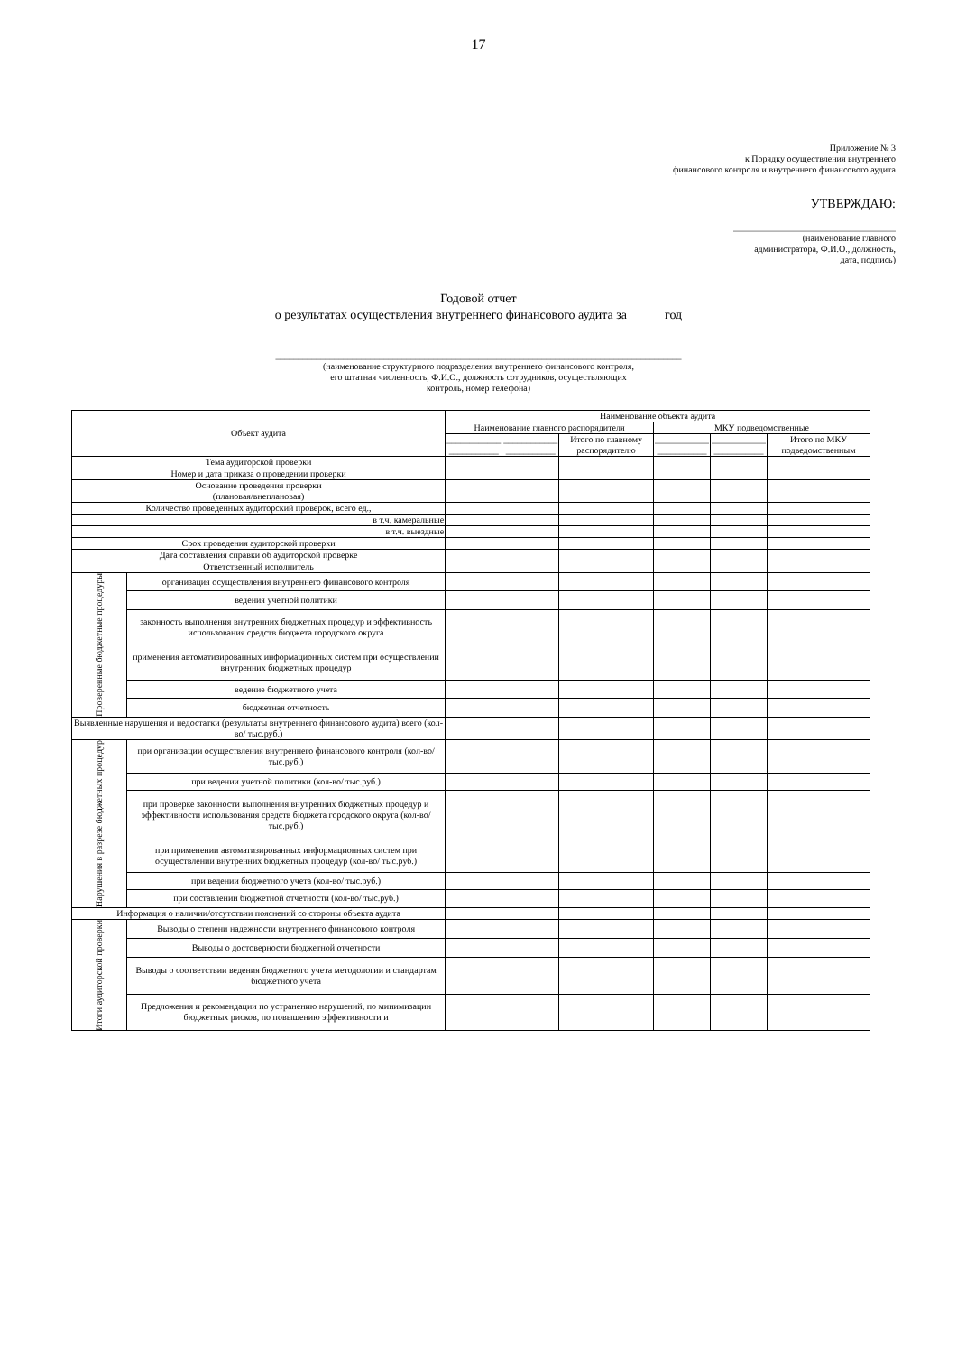17
Приложение № 3
к Порядку осуществления внутреннего
финансового контроля и внутреннего финансового аудита
УТВЕРЖДАЮ:
____________________________________
(наименование главного
администратора, Ф.И.О., должность,
дата, подпись)
Годовой отчет
о результатах осуществления внутреннего финансового аудита за _____ год
__________________________________________________________________________________________
(наименование структурного подразделения внутреннего финансового контроля,
его штатная численность, Ф.И.О., должность сотрудников, осуществляющих
контроль, номер телефона)
| Объект аудита | | Наименование объекта аудита | | | | | |
| --- | --- | --- | --- | --- | --- | --- | --- |
| | | Наименование главного распорядителя | | | МКУ подведомственные | | |
| | | ____________ ___________ | ____________ ___________ | Итого по главному распорядителю | ____________ ___________ | ____________ ___________ | Итого по МКУ подведомственным |
| Тема аудиторской проверки | | | | | | | |
| Номер и дата приказа о проведении проверки | | | | | | | |
| Основание проведения проверки (плановая/внеплановая) | | | | | | | |
| Количество проведенных аудиторский проверок, всего ед., | | | | | | | |
| в т.ч. камеральные | | | | | | | |
| в т.ч. выездные | | | | | | | |
| Срок проведения аудиторской проверки | | | | | | | |
| Дата составления справки об аудиторской проверке | | | | | | | |
| Ответственный исполнитель | | | | | | | |
| Проверенные бюджетные процедуры | организация осуществления внутреннего финансового контроля | | | | | | |
| | ведения учетной политики | | | | | | |
| | законность выполнения внутренних бюджетных процедур и эффективность использования средств бюджета городского округа | | | | | | |
| | применения автоматизированных информационных систем при осуществлении внутренних бюджетных процедур | | | | | | |
| | ведение бюджетного учета | | | | | | |
| | бюджетная отчетность | | | | | | |
| Выявленные нарушения и недостатки (результаты внутреннего финансового аудита) всего (кол-во/ тыс.руб.) | | | | | | | |
| Нарушения в разрезе бюджетных процедур | при организации осуществления внутреннего финансового контроля (кол-во/ тыс.руб.) | | | | | | |
| | при ведении учетной политики (кол-во/ тыс.руб.) | | | | | | |
| | при проверке законности выполнения внутренних бюджетных процедур и эффективности использования средств бюджета городского округа (кол-во/ тыс.руб.) | | | | | | |
| | при применении автоматизированных информационных систем при осуществлении внутренних бюджетных процедур (кол-во/ тыс.руб.) | | | | | | |
| | при ведении бюджетного учета (кол-во/ тыс.руб.) | | | | | | |
| | при составлении бюджетной отчетности (кол-во/ тыс.руб.) | | | | | | |
| Информация о наличии/отсутствии пояснений со стороны объекта аудита | | | | | | | |
| Итоги аудиторской проверки | Выводы о степени надежности внутреннего финансового контроля | | | | | | |
| | Выводы о достоверности бюджетной отчетности | | | | | | |
| | Выводы о соответствии ведения бюджетного учета методологии и стандартам бюджетного учета | | | | | | |
| | Предложения и рекомендации по устранению нарушений, по минимизации бюджетных рисков, по повышению эффективности и | | | | | | |